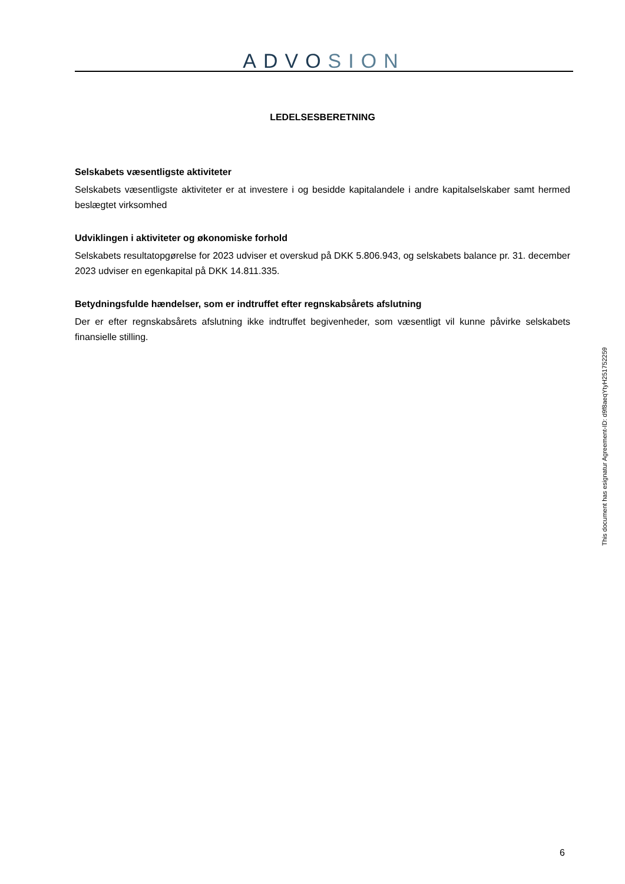ADVOSION
LEDELSESBERETNING
Selskabets væsentligste aktiviteter
Selskabets væsentligste aktiviteter er at investere i og besidde kapitalandele i andre kapitalselskaber samt hermed beslægtet virksomhed
Udviklingen i aktiviteter og økonomiske forhold
Selskabets resultatopgørelse for 2023 udviser et overskud på DKK 5.806.943, og selskabets balance pr. 31. december 2023 udviser en egenkapital på DKK 14.811.335.
Betydningsfulde hændelser, som er indtruffet efter regnskabsårets afslutning
Der er efter regnskabsårets afslutning ikke indtruffet begivenheder, som væsentligt vil kunne påvirke selskabets finansielle stilling.
This document has esignatur Agreement-ID: d9f8aeqYtyH251752259
6